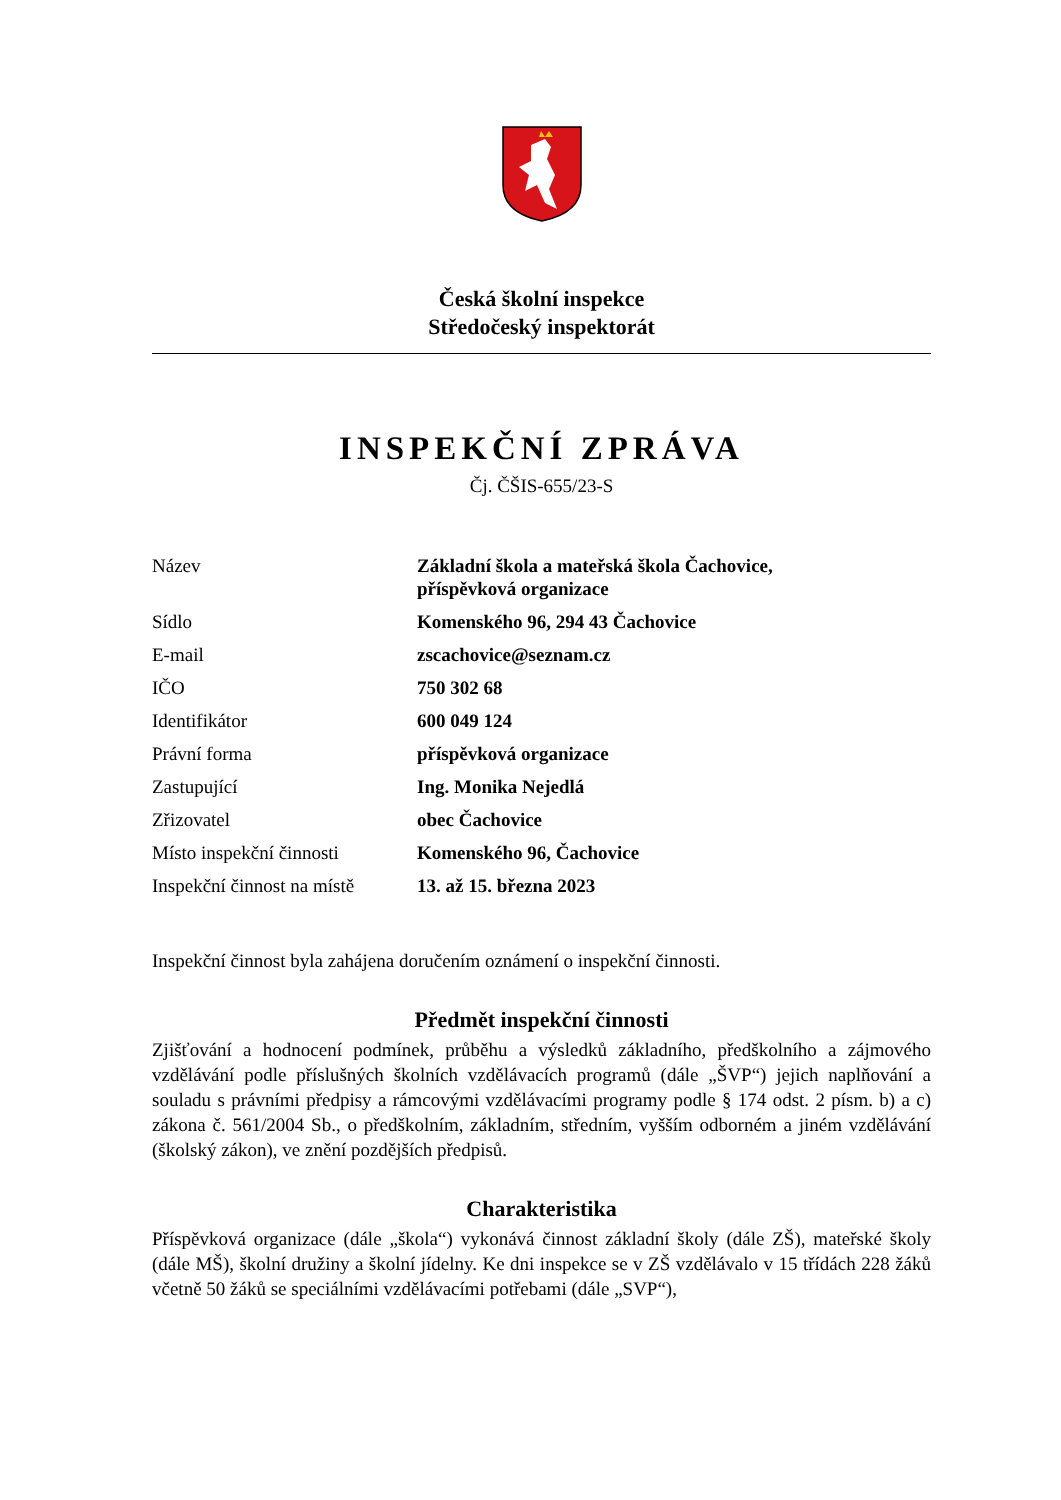Česká školní inspekce
Středočeský inspektorát
INSPEKČNÍ ZPRÁVA
Čj. ČŠIS-655/23-S
| Název | Základní škola a mateřská škola Čachovice, příspěvková organizace |
| Sídlo | Komenského 96, 294 43 Čachovice |
| E-mail | zscachovice@seznam.cz |
| IČO | 750 302 68 |
| Identifikátor | 600 049 124 |
| Právní forma | příspěvková organizace |
| Zastupující | Ing. Monika Nejedlá |
| Zřizovatel | obec Čachovice |
| Místo inspekční činnosti | Komenského 96, Čachovice |
| Inspekční činnost na místě | 13. až 15. března 2023 |
Inspekční činnost byla zahájena doručením oznámení o inspekční činnosti.
Předmět inspekční činnosti
Zjišťování a hodnocení podmínek, průběhu a výsledků základního, předškolního a zájmového vzdělávání podle příslušných školních vzdělávacích programů (dále „ŠVP“) jejich naplňování a souladu s právními předpisy a rámcovými vzdělávacími programy podle § 174 odst. 2 písm. b) a c) zákona č. 561/2004 Sb., o předškolním, základním, středním, vyšším odborném a jiném vzdělávání (školský zákon), ve znění pozdějších předpisů.
Charakteristika
Příspěvková organizace (dále „škola“) vykonává činnost základní školy (dále ZŠ), mateřské školy (dále MŠ), školní družiny a školní jídelny. Ke dni inspekce se v ZŠ vzdělávalo v 15 třídách 228 žáků včetně 50 žáků se speciálními vzdělávacími potřebami (dále „SVP“),